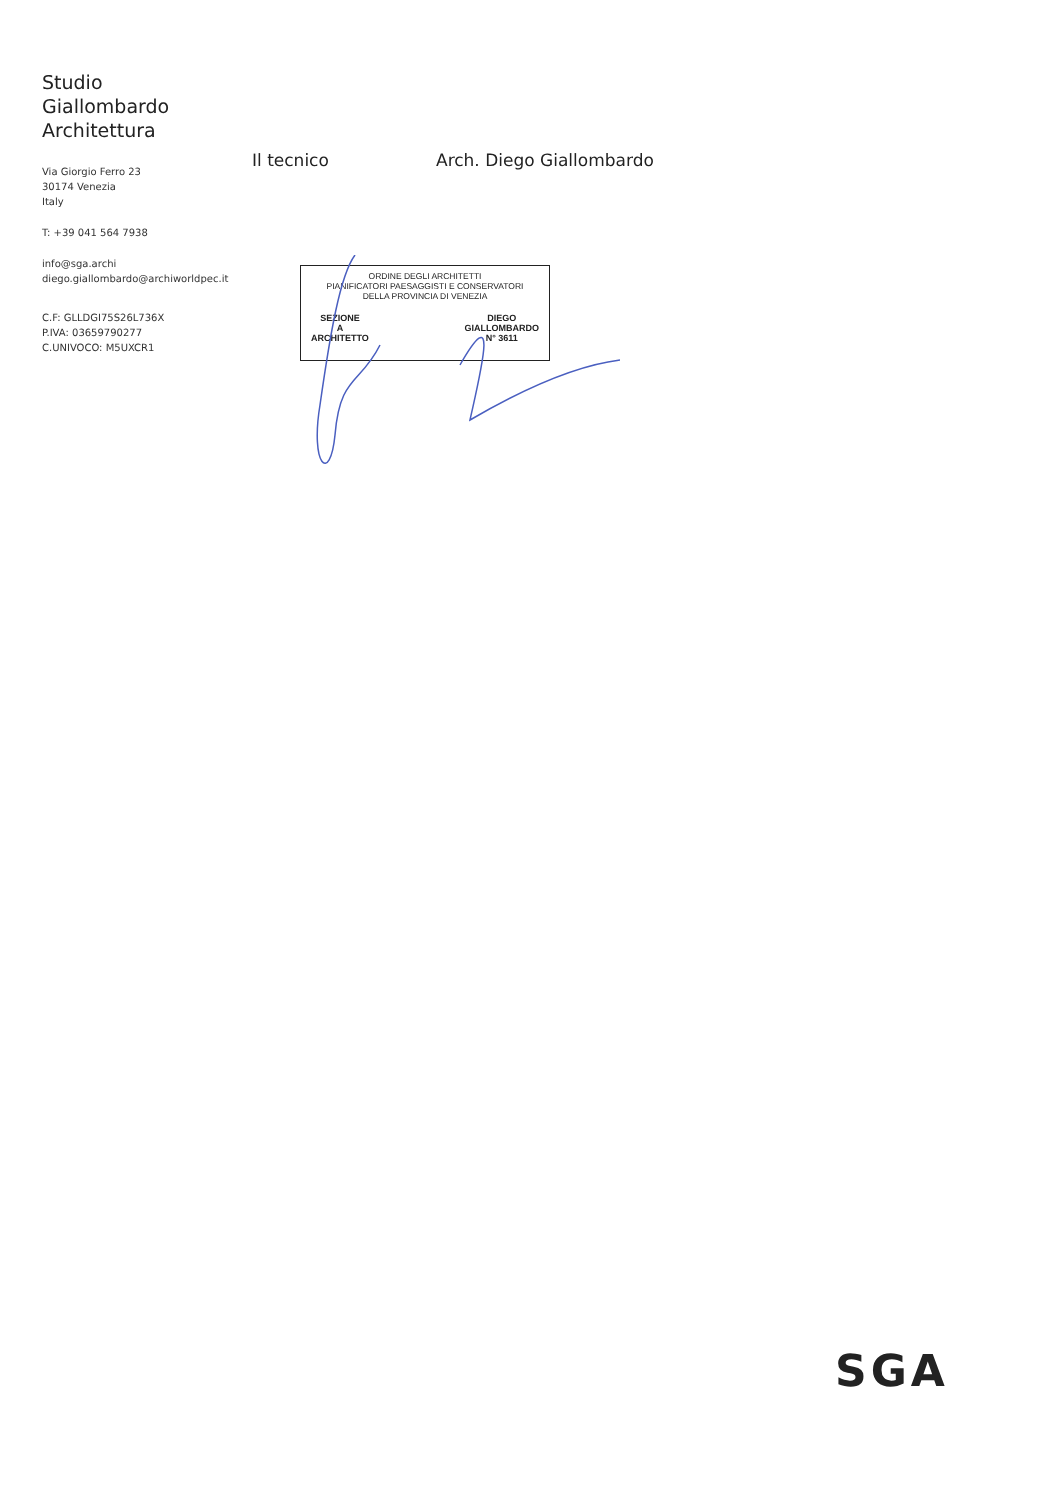Studio
Giallombardo
Architettura
Via Giorgio Ferro 23
30174 Venezia
Italy
T: +39 041 564 7938
info@sga.archi
diego.giallombardo@archiworldpec.it
C.F: GLLDGI75S26L736X
P.IVA: 03659790277
C.UNIVOCO: M5UXCR1
Il tecnico Arch. Diego Giallombardo
ORDINE DEGLI ARCHITETTI
PIANIFICATORI PAESAGGISTI E CONSERVATORI
DELLA PROVINCIA DI VENEZIA
SEZIONE
A
ARCHITETTO
DIEGO
GIALLOMBARDO
N° 3611
SGA